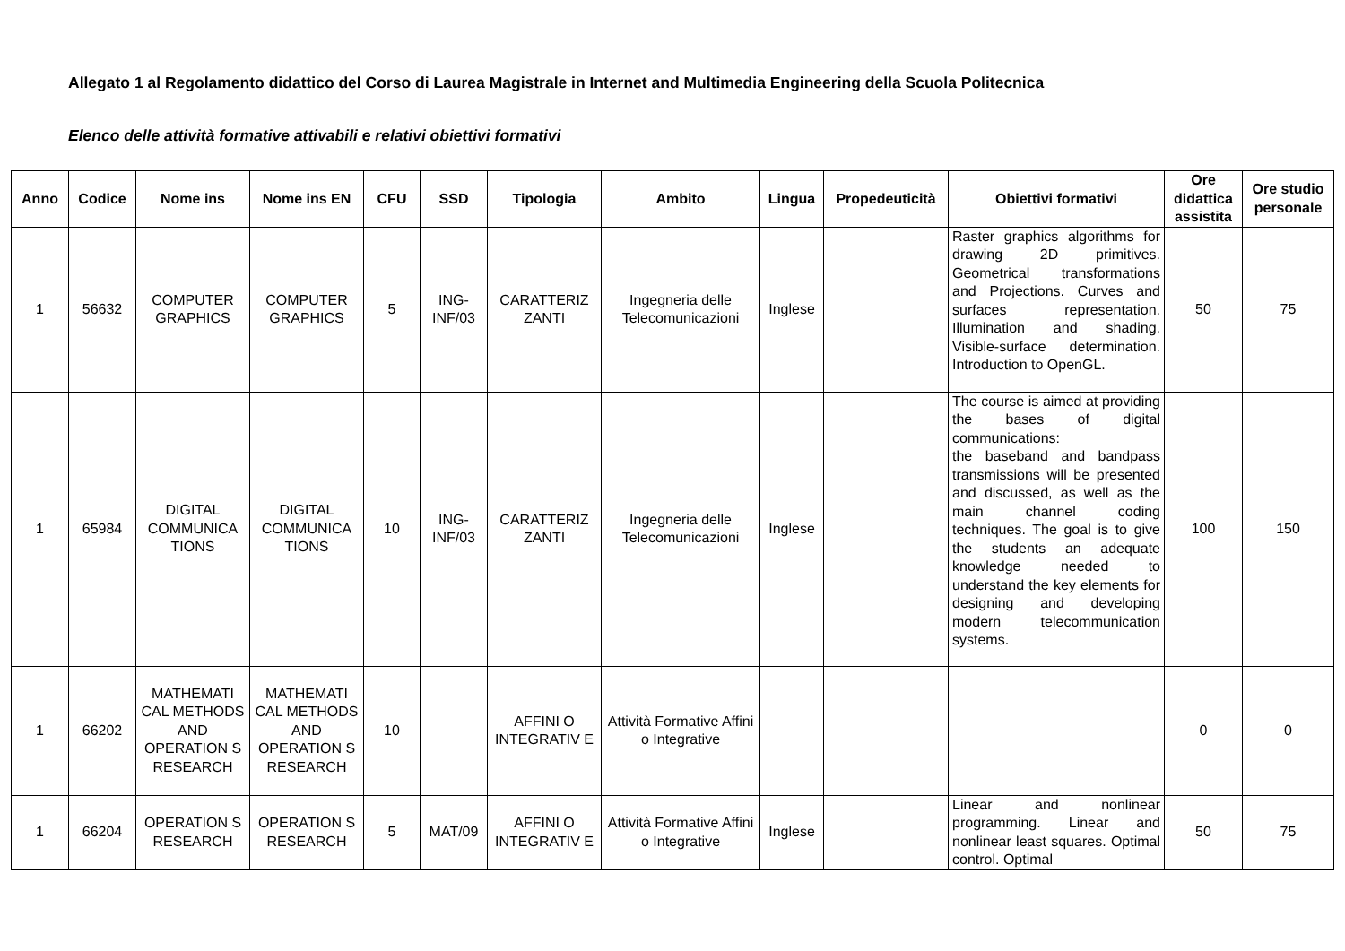Allegato 1 al Regolamento didattico del Corso di Laurea Magistrale in Internet and Multimedia Engineering della Scuola Politecnica
Elenco delle attività formative attivabili e relativi obiettivi formativi
| Anno | Codice | Nome ins | Nome ins EN | CFU | SSD | Tipologia | Ambito | Lingua | Propedeuticità | Obiettivi formativi | Ore didattica assistita | Ore studio personale |
| --- | --- | --- | --- | --- | --- | --- | --- | --- | --- | --- | --- | --- |
| 1 | 56632 | COMPUTER GRAPHICS | COMPUTER GRAPHICS | 5 | ING-INF/03 | CARATTERIZ ZANTI | Ingegneria delle Telecomunicazioni | Inglese | | Raster graphics algorithms for drawing 2D primitives. Geometrical transformations and Projections. Curves and surfaces representation. Illumination and shading. Visible-surface determination. Introduction to OpenGL. | 50 | 75 |
| 1 | 65984 | DIGITAL COMMUNICA TIONS | DIGITAL COMMUNICA TIONS | 10 | ING-INF/03 | CARATTERIZ ZANTI | Ingegneria delle Telecomunicazioni | Inglese | | The course is aimed at providing the bases of digital communications: the baseband and bandpass transmissions will be presented and discussed, as well as the main channel coding techniques. The goal is to give the students an adequate knowledge needed to understand the key elements for designing and developing modern telecommunication systems. | 100 | 150 |
| 1 | 66202 | MATHEMATI CAL METHODS AND OPERATION S RESEARCH | MATHEMATI CAL METHODS AND OPERATION S RESEARCH | 10 | | AFFINI O INTEGRATIV E | Attività Formative Affini o Integrative | | | | 0 | 0 |
| 1 | 66204 | OPERATION S RESEARCH | OPERATION S RESEARCH | 5 | MAT/09 | AFFINI O INTEGRATIV E | Attività Formative Affini o Integrative | Inglese | | Linear and nonlinear programming. Linear and nonlinear least squares. Optimal control. Optimal | 50 | 75 |